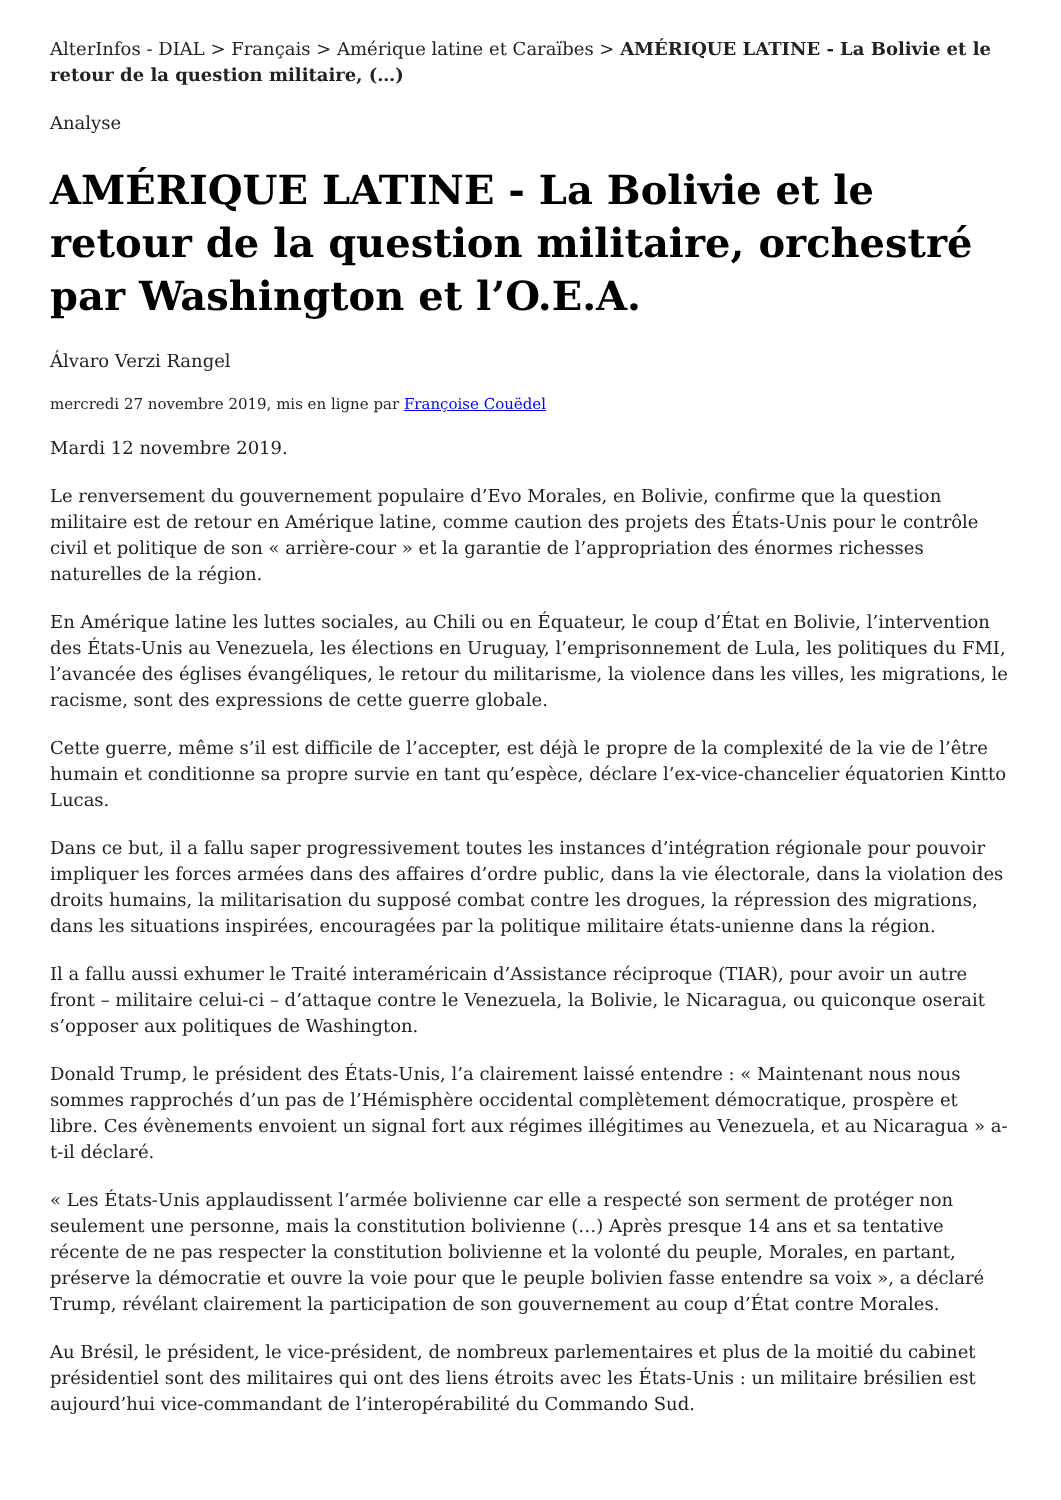AlterInfos - DIAL > Français > Amérique latine et Caraïbes > AMÉRIQUE LATINE - La Bolivie et le retour de la question militaire, (…)
Analyse
AMÉRIQUE LATINE - La Bolivie et le retour de la question militaire, orchestré par Washington et l’O.E.A.
Álvaro Verzi Rangel
mercredi 27 novembre 2019, mis en ligne par Françoise Couëdel
Mardi 12 novembre 2019.
Le renversement du gouvernement populaire d’Evo Morales, en Bolivie, confirme que la question militaire est de retour en Amérique latine, comme caution des projets des États-Unis pour le contrôle civil et politique de son « arrière-cour » et la garantie de l’appropriation des énormes richesses naturelles de la région.
En Amérique latine les luttes sociales, au Chili ou en Équateur, le coup d’État en Bolivie, l’intervention des États-Unis au Venezuela, les élections en Uruguay, l’emprisonnement de Lula, les politiques du FMI, l’avancée des églises évangéliques, le retour du militarisme, la violence dans les villes, les migrations, le racisme, sont des expressions de cette guerre globale.
Cette guerre, même s’il est difficile de l’accepter, est déjà le propre de la complexité de la vie de l’être humain et conditionne sa propre survie en tant qu’espèce, déclare l’ex-vice-chancelier équatorien Kintto Lucas.
Dans ce but, il a fallu saper progressivement toutes les instances d’intégration régionale pour pouvoir impliquer les forces armées dans des affaires d’ordre public, dans la vie électorale, dans la violation des droits humains, la militarisation du supposé combat contre les drogues, la répression des migrations, dans les situations inspirées, encouragées par la politique militaire états-unienne dans la région.
Il a fallu aussi exhumer le Traité interaméricain d’Assistance réciproque (TIAR), pour avoir un autre front – militaire celui-ci – d’attaque contre le Venezuela, la Bolivie, le Nicaragua, ou quiconque oserait s’opposer aux politiques de Washington.
Donald Trump, le président des États-Unis, l’a clairement laissé entendre : « Maintenant nous nous sommes rapprochés d’un pas de l’Hémisphère occidental complètement démocratique, prospère et libre. Ces évènements envoient un signal fort aux régimes illégitimes au Venezuela, et au Nicaragua » a-t-il déclaré.
« Les États-Unis applaudissent l’armée bolivienne car elle a respecté son serment de protéger non seulement une personne, mais la constitution bolivienne (…) Après presque 14 ans et sa tentative récente de ne pas respecter la constitution bolivienne et la volonté du peuple, Morales, en partant, préserve la démocratie et ouvre la voie pour que le peuple bolivien fasse entendre sa voix », a déclaré Trump, révélant clairement la participation de son gouvernement au coup d’État contre Morales.
Au Brésil, le président, le vice-président, de nombreux parlementaires et plus de la moitié du cabinet présidentiel sont des militaires qui ont des liens étroits avec les États-Unis : un militaire brésilien est aujourd’hui vice-commandant de l’interopérabilité du Commando Sud.